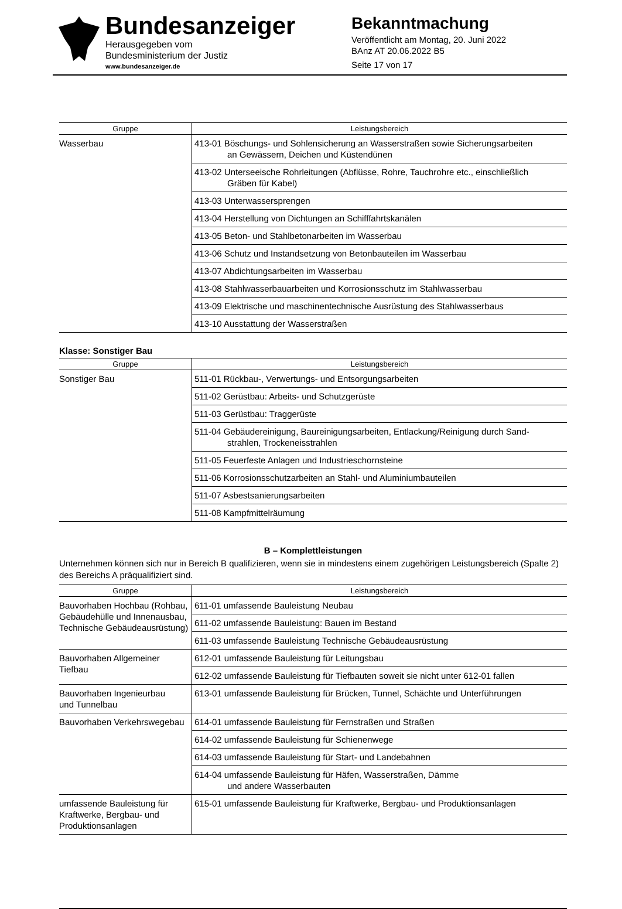Bundesanzeiger
Herausgegeben vom
Bundesministerium der Justiz
www.bundesanzeiger.de
Bekanntmachung
Veröffentlicht am Montag, 20. Juni 2022
BAnz AT 20.06.2022 B5
Seite 17 von 17
| Gruppe | Leistungsbereich |
| --- | --- |
| Wasserbau | 413-01 Böschungs- und Sohlensicherung an Wasserstraßen sowie Sicherungsarbeiten an Gewässern, Deichen und Küstendünen |
| | 413-02 Unterseeische Rohrleitungen (Abflüsse, Rohre, Tauchrohre etc., einschließlich Gräben für Kabel) |
| | 413-03 Unterwassersprengen |
| | 413-04 Herstellung von Dichtungen an Schifffahrtskanälen |
| | 413-05 Beton- und Stahlbetonarbeiten im Wasserbau |
| | 413-06 Schutz und Instandsetzung von Betonbauteilen im Wasserbau |
| | 413-07 Abdichtungsarbeiten im Wasserbau |
| | 413-08 Stahlwasserbauarbeiten und Korrosionsschutz im Stahlwasserbau |
| | 413-09 Elektrische und maschinentechnische Ausrüstung des Stahlwasserbaus |
| | 413-10 Ausstattung der Wasserstraßen |
Klasse: Sonstiger Bau
| Gruppe | Leistungsbereich |
| --- | --- |
| Sonstiger Bau | 511-01 Rückbau-, Verwertungs- und Entsorgungsarbeiten |
| | 511-02 Gerüstbau: Arbeits- und Schutzgerüste |
| | 511-03 Gerüstbau: Traggerüste |
| | 511-04 Gebäudereinigung, Baureinigungsarbeiten, Entlackung/Reinigung durch Sand- strahlen, Trockeneisstrahlen |
| | 511-05 Feuerfeste Anlagen und Industrieschornsteine |
| | 511-06 Korrosionsschutzarbeiten an Stahl- und Aluminiumbauteilen |
| | 511-07 Asbestsanierungsarbeiten |
| | 511-08 Kampfmittelräumung |
B – Komplettleistungen
Unternehmen können sich nur in Bereich B qualifizieren, wenn sie in mindestens einem zugehörigen Leistungsbereich (Spalte 2) des Bereichs A präqualifiziert sind.
| Gruppe | Leistungsbereich |
| --- | --- |
| Bauvorhaben Hochbau (Rohbau, Gebäudehülle und Innenausbau, Technische Gebäudeausrüstung) | 611-01 umfassende Bauleistung Neubau |
| | 611-02 umfassende Bauleistung: Bauen im Bestand |
| | 611-03 umfassende Bauleistung Technische Gebäudeausrüstung |
| Bauvorhaben Allgemeiner Tiefbau | 612-01 umfassende Bauleistung für Leitungsbau |
| | 612-02 umfassende Bauleistung für Tiefbauten soweit sie nicht unter 612-01 fallen |
| Bauvorhaben Ingenieurbau und Tunnelbau | 613-01 umfassende Bauleistung für Brücken, Tunnel, Schächte und Unterführungen |
| Bauvorhaben Verkehrswegebau | 614-01 umfassende Bauleistung für Fernstraßen und Straßen |
| | 614-02 umfassende Bauleistung für Schienenwege |
| | 614-03 umfassende Bauleistung für Start- und Landebahnen |
| | 614-04 umfassende Bauleistung für Häfen, Wasserstraßen, Dämme und andere Wasserbauten |
| umfassende Bauleistung für Kraftwerke, Bergbau- und Produktionsanlagen | 615-01 umfassende Bauleistung für Kraftwerke, Bergbau- und Produktionsanlagen |